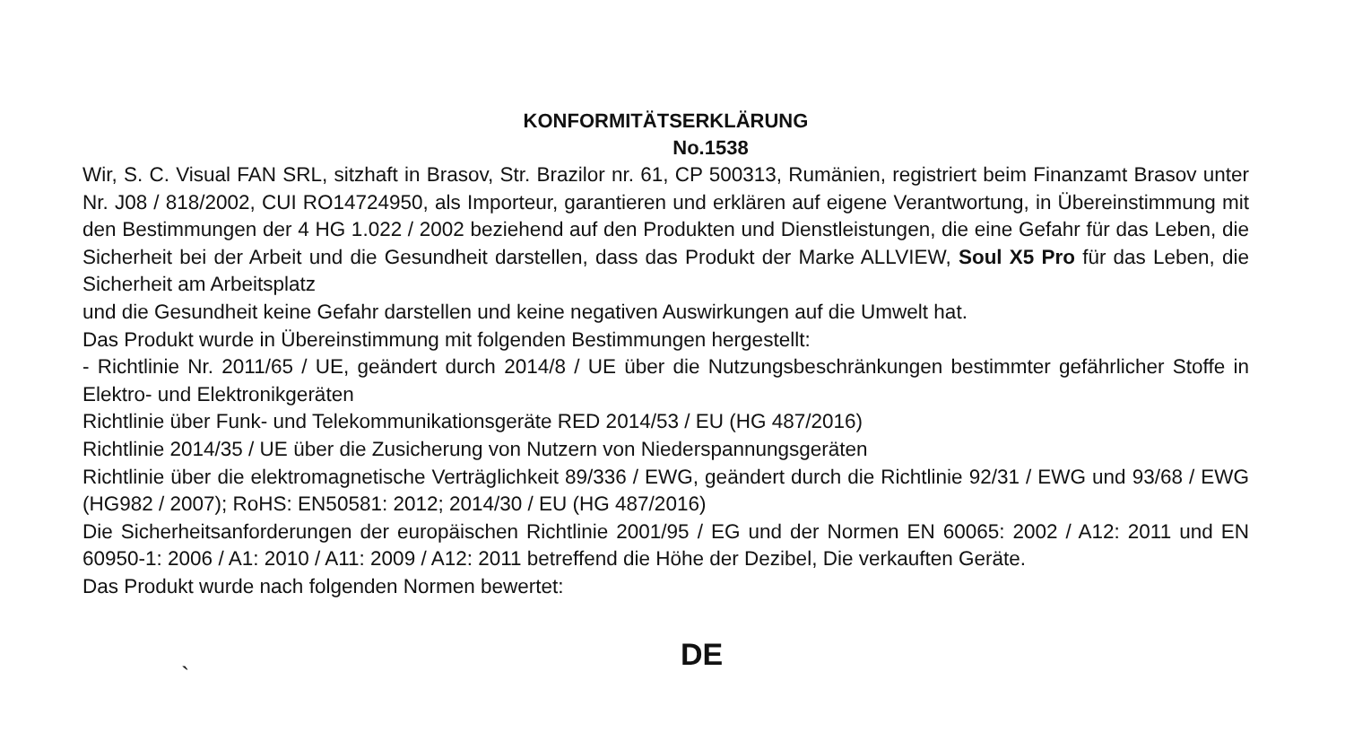KONFORMITÄTSERKLÄRUNG
No.1538
Wir, S. C. Visual FAN SRL, sitzhaft in Brasov, Str. Brazilor nr. 61, CP 500313, Rumänien, registriert beim Finanzamt Brasov unter Nr. J08 / 818/2002, CUI RO14724950, als Importeur, garantieren und erklären auf eigene Verantwortung, in Übereinstimmung mit den Bestimmungen der 4 HG 1.022 / 2002 beziehend auf den Produkten und Dienstleistungen, die eine Gefahr für das Leben, die Sicherheit bei der Arbeit und die Gesundheit darstellen, dass das Produkt der Marke ALLVIEW, Soul X5 Pro für das Leben, die Sicherheit am Arbeitsplatz
und die Gesundheit keine Gefahr darstellen und keine negativen Auswirkungen auf die Umwelt hat.
Das Produkt wurde in Übereinstimmung mit folgenden Bestimmungen hergestellt:
- Richtlinie Nr. 2011/65 / UE, geändert durch 2014/8 / UE über die Nutzungsbeschränkungen bestimmter gefährlicher Stoffe in Elektro- und Elektronikgeräten
Richtlinie über Funk- und Telekommunikationsgeräte RED 2014/53 / EU (HG 487/2016)
Richtlinie 2014/35 / UE über die Zusicherung von Nutzern von Niederspannungsgeräten
Richtlinie über die elektromagnetische Verträglichkeit 89/336 / EWG, geändert durch die Richtlinie 92/31 / EWG und 93/68 / EWG (HG982 / 2007); RoHS: EN50581: 2012; 2014/30 / EU (HG 487/2016)
Die Sicherheitsanforderungen der europäischen Richtlinie 2001/95 / EG und der Normen EN 60065: 2002 / A12: 2011 und EN 60950-1: 2006 / A1: 2010 / A11: 2009 / A12: 2011 betreffend die Höhe der Dezibel, Die verkauften Geräte.
Das Produkt wurde nach folgenden Normen bewertet:
DE
`